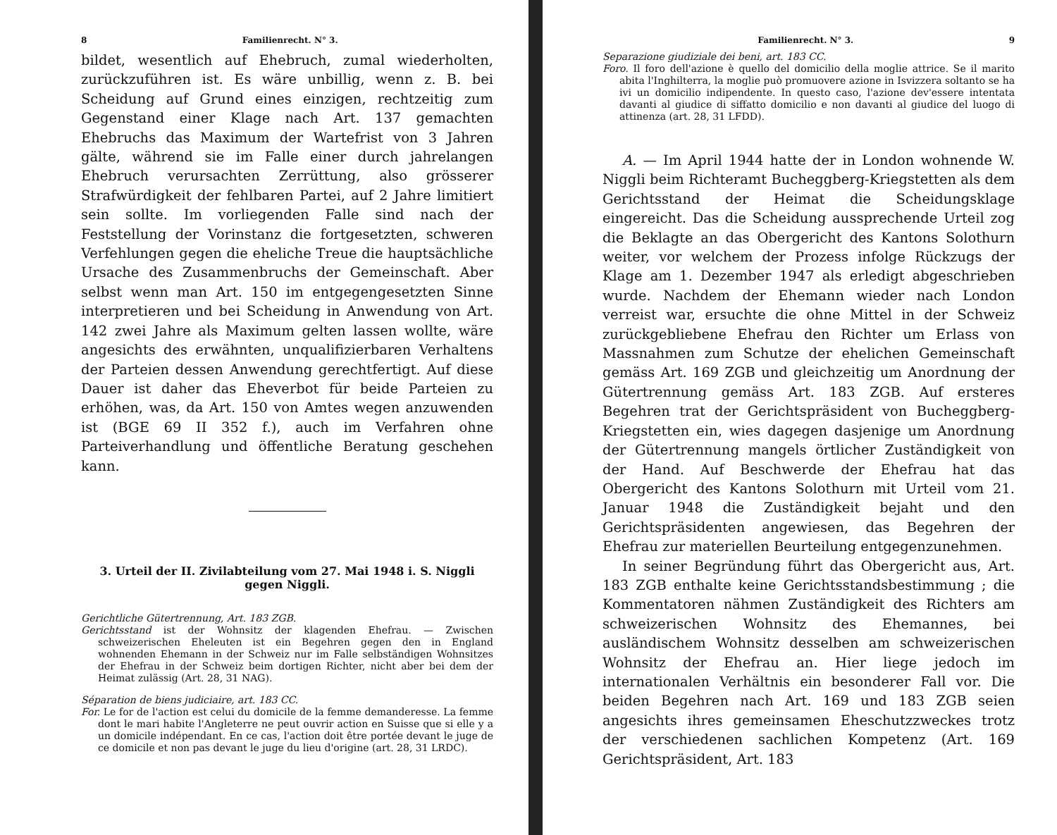8 Familienrecht. N° 3.
bildet, wesentlich auf Ehebruch, zumal wiederholten, zurückzuführen ist. Es wäre unbillig, wenn z. B. bei Scheidung auf Grund eines einzigen, rechtzeitig zum Gegenstand einer Klage nach Art. 137 gemachten Ehebruchs das Maximum der Wartefrist von 3 Jahren gälte, während sie im Falle einer durch jahrelangen Ehebruch verursachten Zerrüttung, also grösserer Strafwürdigkeit der fehlbaren Partei, auf 2 Jahre limitiert sein sollte. Im vorliegenden Falle sind nach der Feststellung der Vorinstanz die fortgesetzten, schweren Verfehlungen gegen die eheliche Treue die hauptsächliche Ursache des Zusammenbruchs der Gemeinschaft. Aber selbst wenn man Art. 150 im entgegengesetzten Sinne interpretieren und bei Scheidung in Anwendung von Art. 142 zwei Jahre als Maximum gelten lassen wollte, wäre angesichts des erwähnten, unqualifizierbaren Verhaltens der Parteien dessen Anwendung gerechtfertigt. Auf diese Dauer ist daher das Eheverbot für beide Parteien zu erhöhen, was, da Art. 150 von Amtes wegen anzuwenden ist (BGE 69 II 352 f.), auch im Verfahren ohne Parteiverhandlung und öffentliche Beratung geschehen kann.
3. Urteil der II. Zivilabteilung vom 27. Mai 1948 i. S. Niggli gegen Niggli.
Gerichtliche Gütertrennung, Art. 183 ZGB.
Gerichtsstand ist der Wohnsitz der klagenden Ehefrau. — Zwischen schweizerischen Eheleuten ist ein Begehren gegen den in England wohnenden Ehemann in der Schweiz nur im Falle selbständigen Wohnsitzes der Ehefrau in der Schweiz beim dortigen Richter, nicht aber bei dem der Heimat zulässig (Art. 28, 31 NAG).
Séparation de biens judiciaire, art. 183 CC.
For. Le for de l'action est celui du domicile de la femme demanderesse. La femme dont le mari habite l'Angleterre ne peut ouvrir action en Suisse que si elle y a un domicile indépendant. En ce cas, l'action doit être portée devant le juge de ce domicile et non pas devant le juge du lieu d'origine (art. 28, 31 LRDC).
Familienrecht. N° 3. 9
Separazione giudiziale dei beni, art. 183 CC.
Foro. Il foro dell'azione è quello del domicilio della moglie attrice. Se il marito abita l'Inghilterra, la moglie può promuovere azione in Isvizzera soltanto se ha ivi un domicilio indipendente. In questo caso, l'azione dev'essere intentata davanti al giudice di siffatto domicilio e non davanti al giudice del luogo di attinenza (art. 28, 31 LFDD).
A. — Im April 1944 hatte der in London wohnende W. Niggli beim Richteramt Bucheggberg-Kriegstetten als dem Gerichtsstand der Heimat die Scheidungsklage eingereicht. Das die Scheidung aussprechende Urteil zog die Beklagte an das Obergericht des Kantons Solothurn weiter, vor welchem der Prozess infolge Rückzugs der Klage am 1. Dezember 1947 als erledigt abgeschrieben wurde. Nachdem der Ehemann wieder nach London verreist war, ersuchte die ohne Mittel in der Schweiz zurückgebliebene Ehefrau den Richter um Erlass von Massnahmen zum Schutze der ehelichen Gemeinschaft gemäss Art. 169 ZGB und gleichzeitig um Anordnung der Gütertrennung gemäss Art. 183 ZGB. Auf ersteres Begehren trat der Gerichtspräsident von Bucheggberg-Kriegstetten ein, wies dagegen dasjenige um Anordnung der Gütertrennung mangels örtlicher Zuständigkeit von der Hand. Auf Beschwerde der Ehefrau hat das Obergericht des Kantons Solothurn mit Urteil vom 21. Januar 1948 die Zuständigkeit bejaht und den Gerichtspräsidenten angewiesen, das Begehren der Ehefrau zur materiellen Beurteilung entgegenzunehmen.
In seiner Begründung führt das Obergericht aus, Art. 183 ZGB enthalte keine Gerichtsstandsbestimmung ; die Kommentatoren nähmen Zuständigkeit des Richters am schweizerischen Wohnsitz des Ehemannes, bei ausländischem Wohnsitz desselben am schweizerischen Wohnsitz der Ehefrau an. Hier liege jedoch im internationalen Verhältnis ein besonderer Fall vor. Die beiden Begehren nach Art. 169 und 183 ZGB seien angesichts ihres gemeinsamen Eheschutzzweckes trotz der verschiedenen sachlichen Kompetenz (Art. 169 Gerichtspräsident, Art. 183